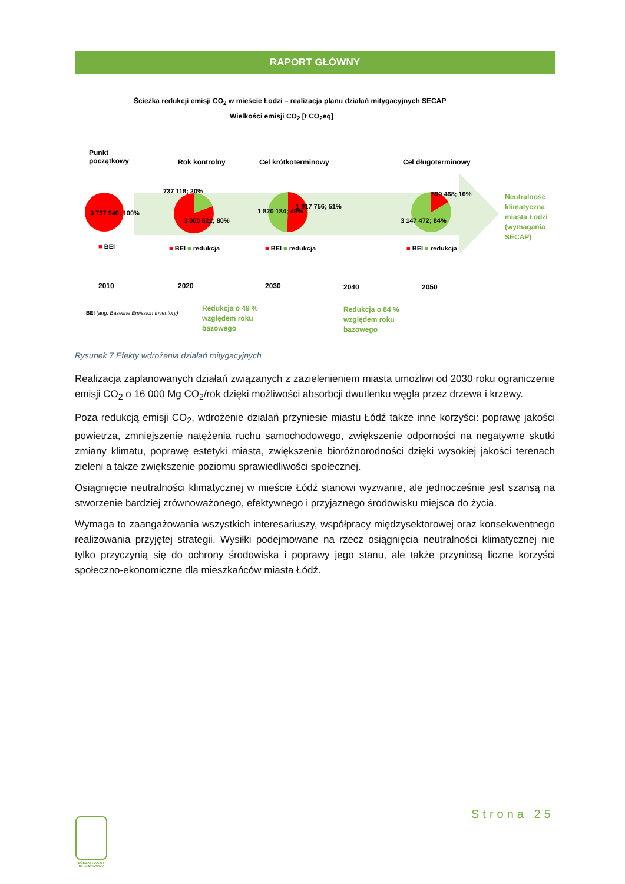RAPORT GŁÓWNY
Ścieżka redukcji emisji CO<sub>2</sub> w mieście Łodzi – realizacja planu działań mitygacyjnych SECAP
Wielkości emisji CO<sub>2</sub> [t CO<sub>2</sub>eq]
Punkt
początkowy
Rok kontrolny Cel krótkoterminowy Cel długoterminowy
3 737 940; 100%
737 118; 20%
3 000 822; 80%
1 820 184; 49%
1 917 756; 51%
590 468; 16%
3 147 472; 84%
■ BEI ■ BEI ■ redukcja ■ BEI ■ redukcja ■ BEI ■ redukcja
Neutralność
klimatyczna
miasta Łodzi
(wymagania
SECAP)
2010 2020 2030 2040 2050
BEI (ang. Baseline Emission Inventory)
Redukcja o 49 %
względem roku
bazowego
Redukcja o 84 %
względem roku
bazowego
Rysunek 7 Efekty wdrożenia działań mitygacyjnych
Realizacja zaplanowanych działań związanych z zazielenieniem miasta umożliwi od 2030 roku ograniczenie emisji CO<sub>2</sub> o 16 000 Mg CO<sub>2</sub>/rok dzięki możliwości absorbcji dwutlenku węgla przez drzewa i krzewy.
Poza redukcją emisji CO<sub>2</sub>, wdrożenie działań przyniesie miastu Łódź także inne korzyści: poprawę jakości powietrza, zmniejszenie natężenia ruchu samochodowego, zwiększenie odporności na negatywne skutki zmiany klimatu, poprawę estetyki miasta, zwiększenie bioróżnorodności dzięki wysokiej jakości terenach zieleni a także zwiększenie poziomu sprawiedliwości społecznej.
Osiągnięcie neutralności klimatycznej w mieście Łódź stanowi wyzwanie, ale jednocześnie jest szansą na stworzenie bardziej zrównoważonego, efektywnego i przyjaznego środowisku miejsca do życia.
Wymaga to zaangażowania wszystkich interesariuszy, współpracy międzysektorowej oraz konsekwentnego realizowania przyjętej strategii. Wysiłki podejmowane na rzecz osiągnięcia neutralności klimatycznej nie tylko przyczynią się do ochrony środowiska i poprawy jego stanu, ale także przyniosą liczne korzyści społeczno-ekonomiczne dla mieszkańców miasta Łódź.
Strona 25
ŁÓDZKI PAKIET KLIMATYCZNY